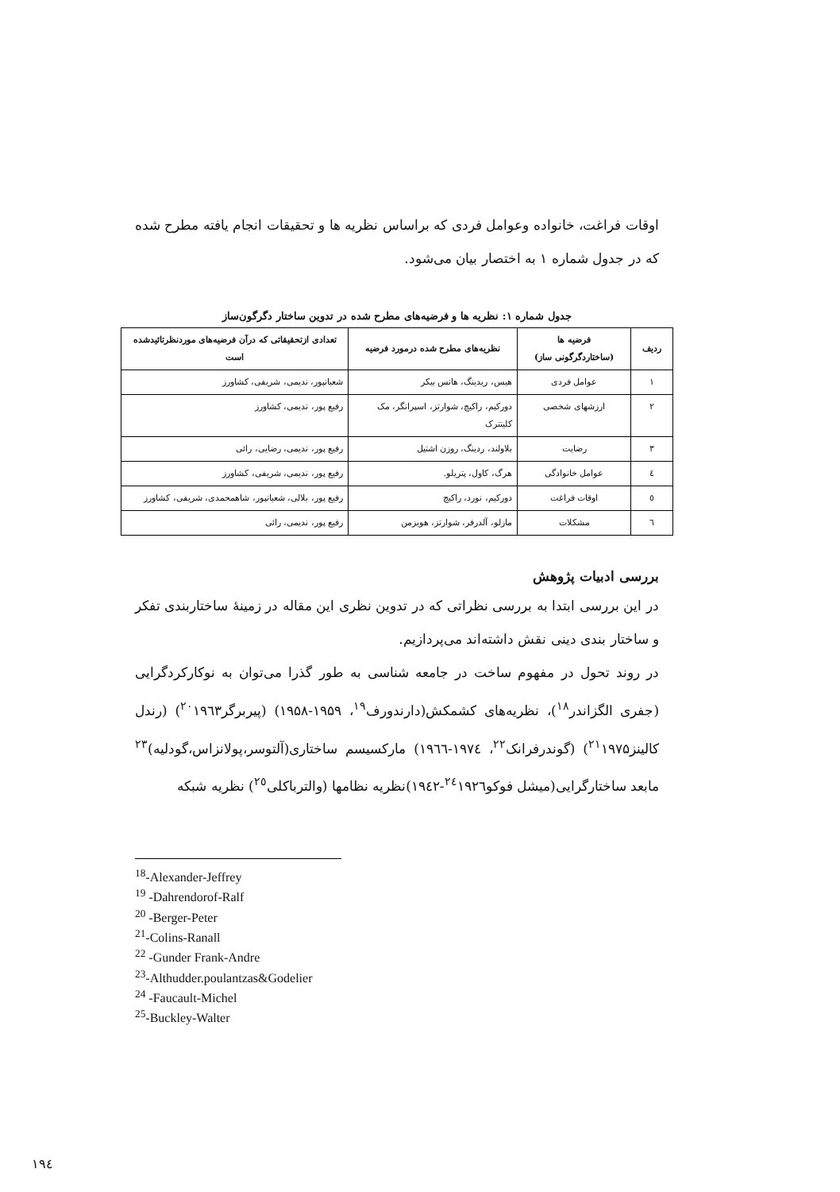اوقات فراغت، خانواده وعوامل فردی که براساس نظریه ها و تحقیقات انجام یافته مطرح شده که در جدول شماره ۱ به اختصار بیان می‌شود.
جدول شماره ۱: نظریه ها و فرضیه‌های مطرح شده در تدوین ساختار دگرگون‌ساز
| ردیف | فرضیه ها (ساختاردگرگونی ساز) | نظریه‌های مطرح شده درمورد فرضیه | تعدادی ازتحقیقاتی که درآن فرضیه‌های موردنظرتائیدشده است |
| --- | --- | --- | --- |
| ۱ | عوامل فردی | هیس، ریدینگ، هانس بیکر | شعبانپور، ندیمی، شریفی، کشاورز |
| ۲ | ارزشهای شخصی | دورکیم، راکیچ، شوارتز، اسپرانگر، مک کلیتترک | رفیع پور، ندیمی، کشاورز |
| ۳ | رضایت | بلاولند، ردینگ، روزن اشتیل | رفیع پور، ندیمی، رضایی، رائی |
| ٤ | عوامل خانوادگی | هرگ، کاول، پتریلو. | رفیع پور، ندیمی، شریفی، کشاورز |
| ٥ | اوقات فراغت | دورکیم، نورد، راکیچ | رفیع پور، بلالی، شعبانپور، شاهمحمدی، شریفی، کشاورز |
| ٦ | مشکلات | مازلو، آلدرفر، شوارتز، هویزمن | رفیع پور، ندیمی، رائی |
بررسی ادبیات پژوهش
در این بررسی ابتدا به بررسی نظراتی که در تدوین نظری این مقاله در زمینهٔ ساختاربندی تفکر و ساختار بندی دینی نقش داشته‌اند می‌پردازیم.
در روند تحول در مفهوم ساخت در جامعه شناسی به طور گذرا می‌توان به نوکارکردگرایی (جفری الگزاندر<sup>۱۸</sup>)، نظریه‌های کشمکش(دارندورف<sup>۱۹</sup>، ۱۹۵۹-۱۹۵۸) (پیربرگر<sup>۲۰</sup>۱۹٦۳) (رندل کالینز<sup>۲۱</sup>۱۹۷۵) (گوندرفرانک<sup>۲۲</sup>، ۱۹۷٤-۱۹٦٦) مارکسیسم ساختاری(آلتوسر،پولانزاس،گودلیه)<sup>۲۳</sup> مابعد ساختارگرایی(میشل فوکو<sup>۲٤</sup>۱۹۲٦-۱۹٤۲)نظریه نظامها (والترباکلی<sup>۲٥</sup>) نظریه شبکه
<sup>18</sup>-Alexander-Jeffrey
<sup>19</sup> -Dahrendorof-Ralf
<sup>20</sup> -Berger-Peter
<sup>21</sup>-Colins-Ranall
<sup>22</sup> -Gunder Frank-Andre
<sup>23</sup>-Althudder.poulantzas&Godelier
<sup>24</sup> -Faucault-Michel
<sup>25</sup>-Buckley-Walter
۱۹٤